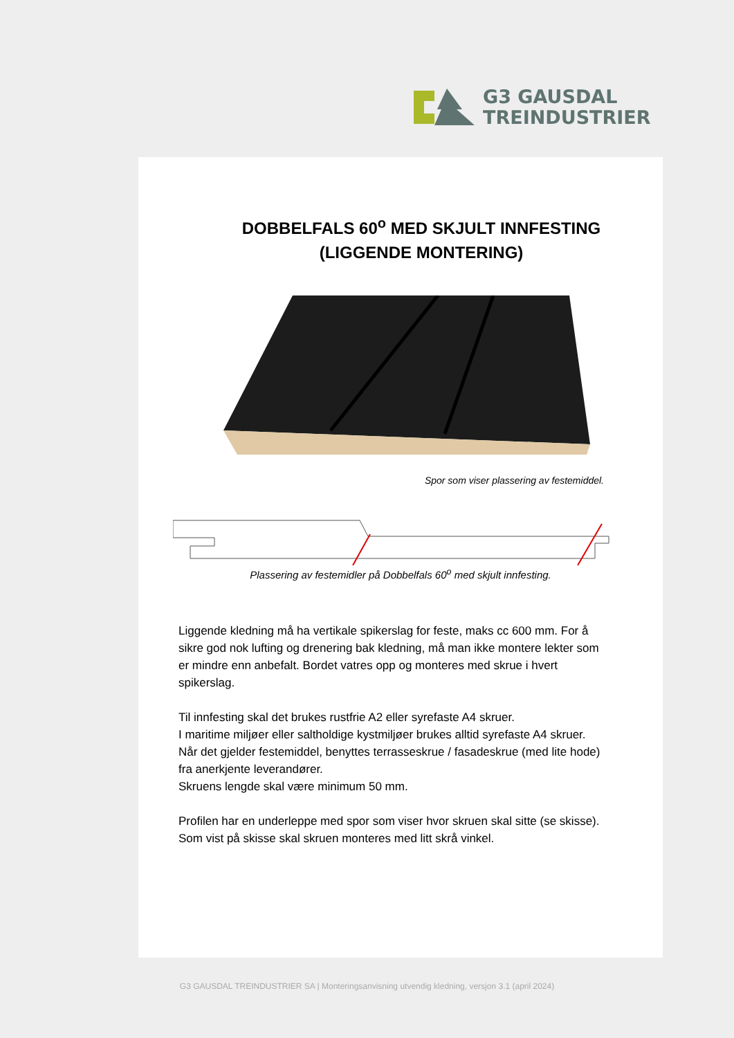G3 GAUSDAL
TREINDUSTRIER
DOBBELFALS 60<sup>o</sup> MED SKJULT INNFESTING
(LIGGENDE MONTERING)
Spor som viser plassering av festemiddel.
Plassering av festemidler på Dobbelfals 60<sup>o</sup> med skjult innfesting.
Liggende kledning må ha vertikale spikerslag for feste, maks cc 600 mm. For å sikre god nok lufting og drenering bak kledning, må man ikke montere lekter som er mindre enn anbefalt. Bordet vatres opp og monteres med skrue i hvert spikerslag.
Til innfesting skal det brukes rustfrie A2 eller syrefaste A4 skruer.
I maritime miljøer eller saltholdige kystmiljøer brukes alltid syrefaste A4 skruer.
Når det gjelder festemiddel, benyttes terrasseskrue / fasadeskrue (med lite hode) fra anerkjente leverandører.
Skruens lengde skal være minimum 50 mm.
Profilen har en underleppe med spor som viser hvor skruen skal sitte (se skisse). Som vist på skisse skal skruen monteres med litt skrå vinkel.
G3 GAUSDAL TREINDUSTRIER SA | Monteringsanvisning utvendig kledning, versjon 3.1 (april 2024)